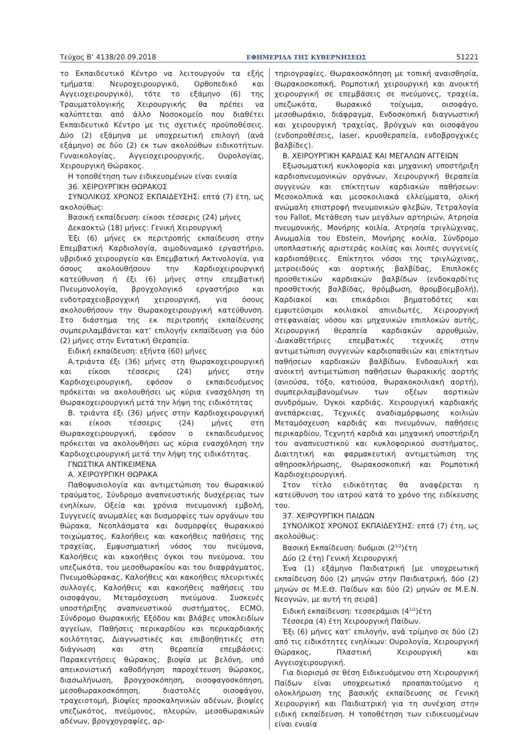Τεύχος B’ 4138/20.09.2018 ΕΦΗΜΕΡΙΔΑ ΤΗΣ ΚΥΒΕΡΝΗΣΕΩΣ 51221
το Εκπαιδευτικό Κέντρο να λειτουργούν τα εξής τμήματα: Νευροχειρουργικό, Ορθοπεδικό και Αγγειοχειρουργικό), τότε το εξάμηνο (6) της Τραυματολογικής Χειρουργικής θα πρέπει να καλύπτεται από άλλο Νοσοκομείο που διαθέτει Εκπαιδευτικό Κέντρο με τις σχετικές προϋποθέσεις. Δύο (2) εξάμηνα με υποχρεωτική επιλογή (ανά εξάμηνο) σε δύο (2) εκ των ακολούθων ειδικοτήτων. Γυναικολογίας, Αγγειοχειρουργικής, Ουρολογίας, Χειρουργική Θώρακος.
Η τοποθέτηση των ειδικευομένων είναι ενιαία
36. ΧΕΙΡΟΥΡΓΙΚΗ ΘΩΡΑΚΟΣ
ΣΥΝΟΛΙΚΟΣ ΧΡΟΝΟΣ ΕΚΠΑΙΔΕΥΣΗΣ: επτά (7) έτη, ως ακολούθως:
Βασική εκπαίδευση: είκοσι τέσσερις (24) μήνες
Δεκαοκτώ (18) μήνες: Γενική Χειρουργική
Έξι (6) μήνες εκ περιτροπής εκπαίδευση στην Επεμβατική Καρδιολογία, αιμοδυναμικό εργαστήριο, υβριδικό χειρουργείο και Επεμβατική Ακτινολογία, για όσους ακολουθήσουν την Καρδιοχειρουργική κατεύθυνση ή έξι (6) μήνες στην επεμβατική Πνευμονολογία, βρογχολογικό εργαστήριο και ενδοτραχειοβρογχική χειρουργική, για όσους ακολουθήσουν την Θωρακοχειρουργική κατεύθυνση. Στο διάστημα της εκ περιτροπής εκπαίδευσης συμπεριλαμβάνεται κατ’ επιλογήν εκπαίδευση για δύο (2) μήνες στην Εντατική Θεραπεία.
Ειδική εκπαίδευση: εξήντα (60) μήνες
Α.τριάντα έξι (36) μήνες στη Θωρακοχειρουργική και είκοσι τέσσερις (24) μήνες στην Καρδιοχειρουργική, εφόσον ο εκπαιδευόμενος πρόκειται να ακολουθήσει ως κύρια ενασχόληση τη Θωρακοχειρουργική μετά την λήψη της ειδικότητας
Β. τριάντα έξι (36) μήνες στην Καρδιοχειρουργική και είκοσι τέσσερις (24) μήνες στη Θωρακοχειρουργική, εφόσον ο εκπαιδευόμενος πρόκειται να ακολουθήσει ως κύρια ενασχόληση την Καρδιοχειρουργική μετά την λήψη της ειδικότητας.
ΓΝΩΣΤΙΚΑ ΑΝΤΙΚΕΙΜΕΝΑ
Α. ΧΕΙΡΟΥΡΓΙΚΗ ΘΩΡΑΚΑ
Παθοφυσιολογία και αντιμετώπιση του θωρακικού τραύματος, Σύνδρομο αναπνευστικής δυσχέρειας των ενηλίκων, Οξεία και χρόνια πνευμονική εμβολή, Συγγενείς ανωμαλίες και δυσμορφίες των οργάνων του θώρακα, Νεοπλάσματα και δυσμορφίες θωρακικού τοιχώματος, Καλοήθεις και κακοήθεις παθήσεις της τραχείας, Εμφυσηματική νόσος του πνεύμονα, Καλοήθεις και κακοήθεις όγκοι του πνεύμονα, του υπεζωκότα, του μεσοθωρακίου και του διαφράγματος, Πνευμοθώρακας, Καλοήθεις και κακοήθεις πλευριτικές συλλογές, Καλοήθεις και κακοήθεις παθήσεις του οισοφάγου, Μεταμόσχευση πνεύμονα. Συσκευές υποστήριξης αναπνευστικού συστήματος, ECMO, Σύνδρομο Θωρακικής Εξόδου και βλάβες υποκλειδίων αγγείων, Παθήσεις περικαρδίου και περικαρδιακής κοιλότητας, Διαγνωστικές και επιβοηθητικές στη διάγνωση και στη θεραπεία επεμβάσεις: Παρακεντήσεις θώρακος, βιοψία με βελόνη, υπό απεικονιστική καθοδήγηση παροχέτευση θώρακος, διασωλήνωση, βρογχοσκόπηση, οισοφαγοσκόπηση, μεσοθωρακοσκόπηση, διαστολές οισοφάγου, τραχειοτομή, βιοψίες προσκαληνικών αδένων, βιοψίες υπεζωκότος, πνεύμονος, πλευρών, μεσοθωρακικών αδένων, βρογχογραφίες, αρ-
τηριογραφίες. Θωρακοσκόπηση με τοπική αναισθησία, Θωρακοσκοπική, Ρομποτική χειρουργική και ανοικτή χειρουργική σε επεμβάσεις σε πνεύμονες, τραχεία, υπεζωκότα, θωρακικό τοίχωμα, οισοφάγο, μεσοθωράκιο, διάφραγμα, Ενδοσκοπική διαγνωστική και χειρουργική τραχείας, βρόγχων και οισοφάγου (ενδοπροθέσεις, laser, κρυοθεραπεία, ενδοβρογχικές βαλβίδες).
Β. ΧΕΙΡΟΥΡΓΙΚΗ ΚΑΡΔΙΑΣ ΚΑΙ ΜΕΓΑΛΩΝ ΑΓΓΕΙΩΝ
Εξωσωματική κυκλοφορία και μηχανική υποστήριξη καρδιοπνευμονικών οργάνων, Χειρουργική θεραπεία συγγενών και επίκτητων καρδιακών παθήσεων: Μεσοκολπικά και μεσοκοιλιακά ελλείμματα, ολική ανώμαλη επιστροφή πνευμονικών φλεβών, Τετραλογία του Fallot, Μετάθεση των μεγάλων αρτηριών, Ατρησία πνευμονικής, Μονήρης κοιλία, Ατρησία τριγλώχινας, Ανωμαλία του Ebstein, Μονήρης κοιλία, Σύνδρομο υποπλαστικής αριστεράς κοιλίας και λοιπές συγγενείς καρδιοπάθειες. Επίκτητοι νόσοι της τριγλώχινας, μιτροειδούς και αορτικής βαλβίδας, Επιπλοκές προσθετικών καρδιακών βαλβίδων (ενδοκαρδίτις προσθετικής βαλβίδας, θρόμβωση, θρομβοεμβολή), Καρδιακοί και επικάρδιοι βηματοδότες και εμφυτεύσιμοι κοιλιακοί απινιδωτές, Χειρουργική στεφανιαίας νόσου και μηχανικών επιπλοκών αυτής, Χειρουργική θεραπεία καρδιακών αρρυθμιών, -Διακαθετήριες επεμβατικές τεχνικές στην αντιμετώπιση συγγενών καρδιοπαθειών και επίκτητων παθήσεων καρδιακών βαλβίδων. Ενδοαυλική και ανοικτή αντιμετώπιση παθήσεων θωρακικής αορτής (ανιούσα, τόξο, κατιούσα, θωρακοκοιλιακή αορτή), συμπεριλαμβανομένων των οξέων αορτικών συνδρόμων, Όγκοι καρδιάς. Χειρουργική καρδιακής ανεπάρκειας, Τεχνικές αναδιαμόρφωσης κοιλιών Μεταμόσχευση καρδιάς και πνευμόνων, παθήσεις περικαρδίου, Τεχνητή καρδιά και μηχανική υποστήριξη του αναπνευστικού και κυκλοφορικού συστήματος, Διαιτητική και φαρμακευτική αντιμετώπιση της αθηροσκλήρωσης, Θωρακοσκοπική και Ρομποτική Καρδιοχειρουργική.
Στον τίτλο ειδικότητας θα αναφέρεται η κατεύθυνση του ιατρού κατά το χρόνο της ειδίκευσης του.
37. ΧΕΙΡΟΥΡΓΙΚΗ ΠΑΙΔΩΝ
ΣΥΝΟΛΙΚΟΣ ΧΡΟΝΟΣ ΕΚΠΑΙΔΕΥΣΗΣ: επτά (7) έτη, ως ακολούθως:
Βασική Εκπαίδευση: δυόμισι (2<sup>1/2</sup>)έτη
Δύο (2 έτη) Γενική Χειρουργική
Ένα (1) εξάμηνο Παιδιατρική [με υποχρεωτική εκπαίδευση δύο (2) μηνών στην Παιδιατρική, δύο (2) μηνών σε Μ.Ε.Θ. Παίδων και δύο (2) μηνών σε Μ.Ε.Ν. Νεογνών, με αυτή τη σειρά]
Ειδική εκπαίδευση: τεσσεράμισι (4<sup>1/2</sup>)έτη
Τέσσερα (4) έτη Χειρουργική Παίδων.
Έξι (6) μήνες κατ’ επιλογήν, ανά τρίμηνο σε δύο (2) από τις ειδικότητες ενηλίκων: Ουρολογία, Χειρουργική Θώρακος, Πλαστική Χειρουργική και Αγγειοχειρουργική.
Για διορισμό σε θέση Ειδικευόμενου στη Χειρουργική Παίδων είναι υποχρεωτικό προαπαιτούμενο η ολοκλήρωση της βασικής εκπαίδευσης σε Γενική Χειρουργική και Παιδιατρική για τη συνέχιση στην ειδική εκπαίδευση. Η τοποθέτηση των ειδικευομένων είναι ενιαία